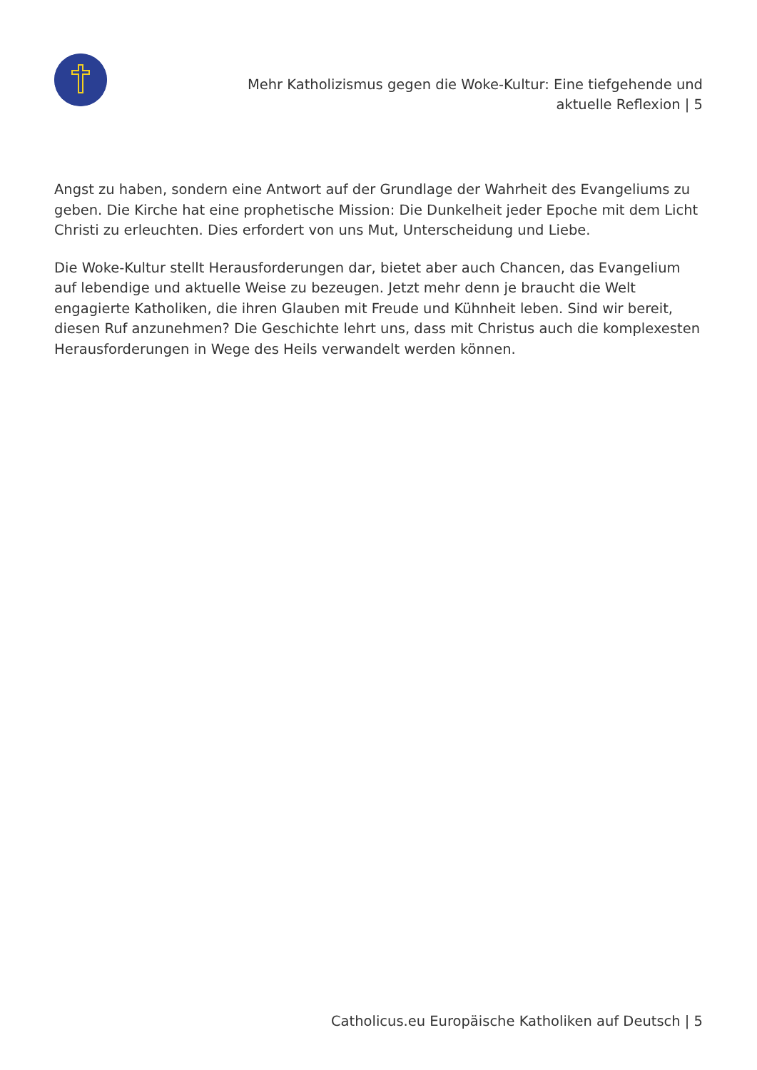Mehr Katholizismus gegen die Woke-Kultur: Eine tiefgehende und aktuelle Reflexion | 5
Angst zu haben, sondern eine Antwort auf der Grundlage der Wahrheit des Evangeliums zu geben. Die Kirche hat eine prophetische Mission: Die Dunkelheit jeder Epoche mit dem Licht Christi zu erleuchten. Dies erfordert von uns Mut, Unterscheidung und Liebe.
Die Woke-Kultur stellt Herausforderungen dar, bietet aber auch Chancen, das Evangelium auf lebendige und aktuelle Weise zu bezeugen. Jetzt mehr denn je braucht die Welt engagierte Katholiken, die ihren Glauben mit Freude und Kühnheit leben. Sind wir bereit, diesen Ruf anzunehmen? Die Geschichte lehrt uns, dass mit Christus auch die komplexesten Herausforderungen in Wege des Heils verwandelt werden können.
Catholicus.eu Europäische Katholiken auf Deutsch | 5